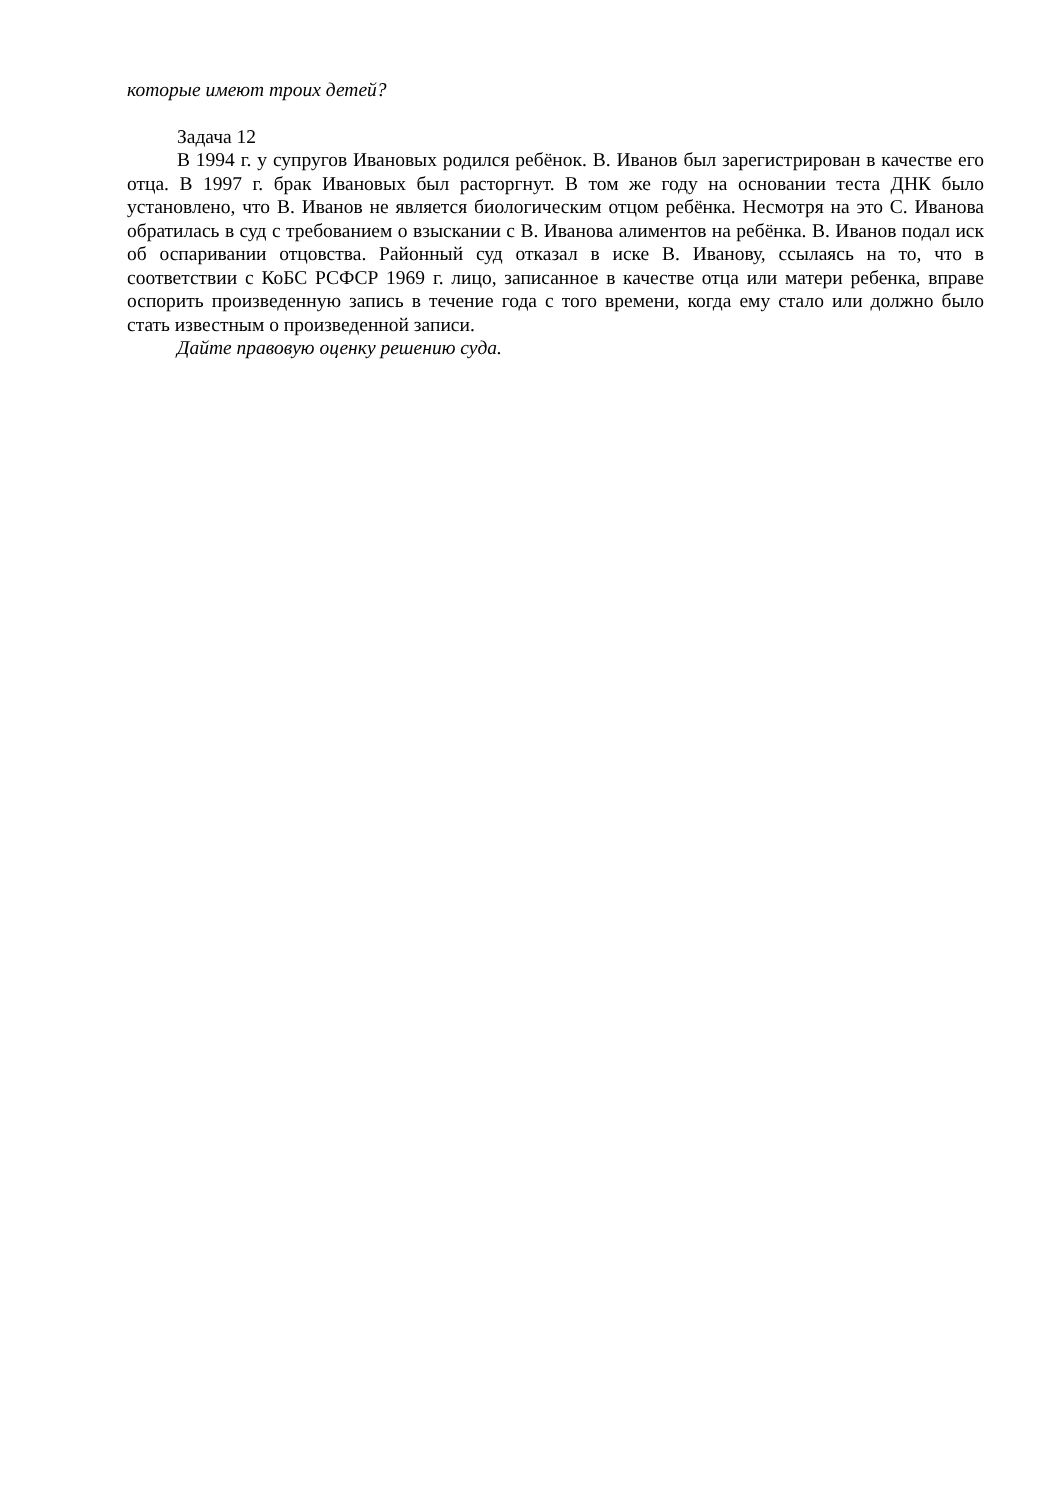которые имеют троих детей?
Задача 12
В 1994 г. у супругов Ивановых родился ребёнок. В. Иванов был зарегистрирован в качестве его отца. В 1997 г. брак Ивановых был расторгнут. В том же году на основании теста ДНК было установлено, что В. Иванов не является биологическим отцом ребёнка. Несмотря на это С. Иванова обратилась в суд с требованием о взыскании с В. Иванова алиментов на ребёнка. В. Иванов подал иск об оспаривании отцовства. Районный суд отказал в иске В. Иванову, ссылаясь на то, что в соответствии с КоБС РСФСР 1969 г. лицо, записанное в качестве отца или матери ребенка, вправе оспорить произведенную запись в течение года с того времени, когда ему стало или должно было стать известным о произведенной записи.
Дайте правовую оценку решению суда.